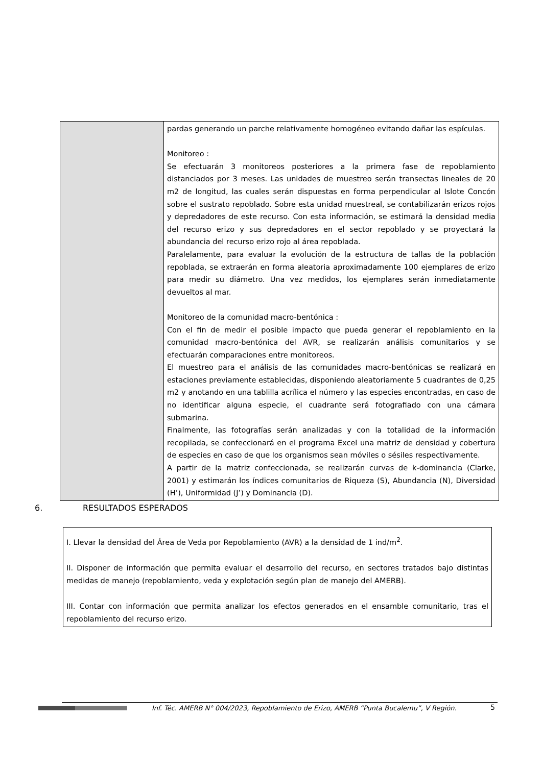| | pardas generando un parche relativamente homogéneo evitando dañar las espículas. Monitoreo : Se efectuarán 3 monitoreos posteriores a la primera fase de repoblamiento distanciados por 3 meses. Las unidades de muestreo serán transectas lineales de 20 m2 de longitud, las cuales serán dispuestas en forma perpendicular al Islote Concón sobre el sustrato repoblado. Sobre esta unidad muestreal, se contabilizarán erizos rojos y depredadores de este recurso. Con esta información, se estimará la densidad media del recurso erizo y sus depredadores en el sector repoblado y se proyectará la abundancia del recurso erizo rojo al área repoblada. Paralelamente, para evaluar la evolución de la estructura de tallas de la población repoblada, se extraerán en forma aleatoria aproximadamente 100 ejemplares de erizo para medir su diámetro. Una vez medidos, los ejemplares serán inmediatamente devueltos al mar. Monitoreo de la comunidad macro-bentónica : Con el fin de medir el posible impacto que pueda generar el repoblamiento en la comunidad macro-bentónica del AVR, se realizarán análisis comunitarios y se efectuarán comparaciones entre monitoreos. El muestreo para el análisis de las comunidades macro-bentónicas se realizará en estaciones previamente establecidas, disponiendo aleatoriamente 5 cuadrantes de 0,25 m2 y anotando en una tablilla acrílica el número y las especies encontradas, en caso de no identificar alguna especie, el cuadrante será fotografiado con una cámara submarina. Finalmente, las fotografías serán analizadas y con la totalidad de la información recopilada, se confeccionará en el programa Excel una matriz de densidad y cobertura de especies en caso de que los organismos sean móviles o sésiles respectivamente. A partir de la matriz confeccionada, se realizarán curvas de k-dominancia (Clarke, 2001) y estimarán los índices comunitarios de Riqueza (S), Abundancia (N), Diversidad (H’), Uniformidad (J’) y Dominancia (D). |
6. RESULTADOS ESPERADOS
I. Llevar la densidad del Área de Veda por Repoblamiento (AVR) a la densidad de 1 ind/m<sup>2</sup>.
II. Disponer de información que permita evaluar el desarrollo del recurso, en sectores tratados bajo distintas medidas de manejo (repoblamiento, veda y explotación según plan de manejo del AMERB).
III. Contar con información que permita analizar los efectos generados en el ensamble comunitario, tras el repoblamiento del recurso erizo.
Inf. Téc. AMERB N° 004/2023, Repoblamiento de Erizo, AMERB “Punta Bucalemu”, V Región.
5